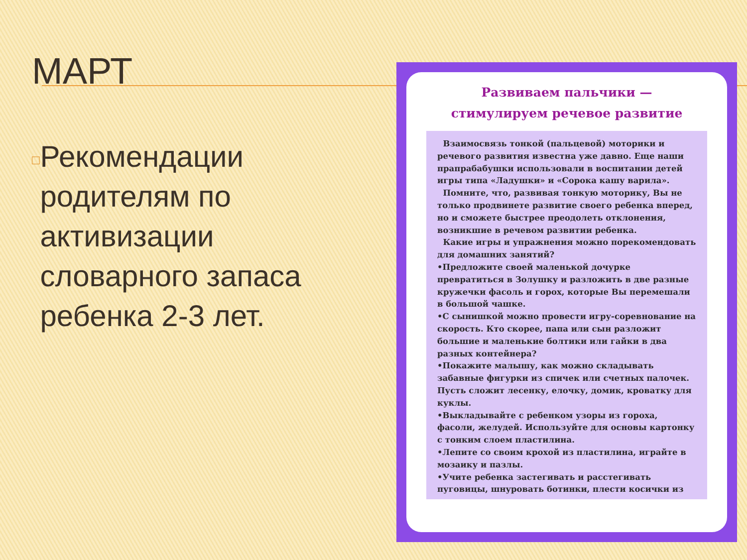МАРТ
□ Рекомендации родителям по активизации словарного запаса ребенка 2-3 лет.
Развиваем пальчики —
стимулируем речевое развитие
Взаимосвязь тонкой (пальцевой) моторики и речевого развития известна уже давно. Еще наши прапрабабушки использовали в воспитании детей игры типа «Ладушки» и «Сорока кашу варила».
Помните, что, развивая тонкую моторику, Вы не только продвинете развитие своего ребенка вперед, но и сможете быстрее преодолеть отклонения, возникшие в речевом развитии ребенка.
Какие игры и упражнения можно порекомендовать для домашних занятий?
•Предложите своей маленькой дочурке превратиться в Золушку и разложить в две разные кружечки фасоль и горох, которые Вы перемешали в большой чашке.
•С сынишкой можно провести игру-соревнование на скорость. Кто скорее, папа или сын разложит большие и маленькие болтики или гайки в два разных контейнера?
•Покажите малышу, как можно складывать забавные фигурки из спичек или счетных палочек. Пусть сложит лесенку, елочку, домик, кроватку для куклы.
•Выкладывайте с ребенком узоры из гороха, фасоли, желудей. Используйте для основы картонку с тонким слоем пластилина.
•Лепите со своим крохой из пластилина, играйте в мозаику и пазлы.
•Учите ребенка застегивать и расстегивать пуговицы, шнуровать ботинки, плести косички из